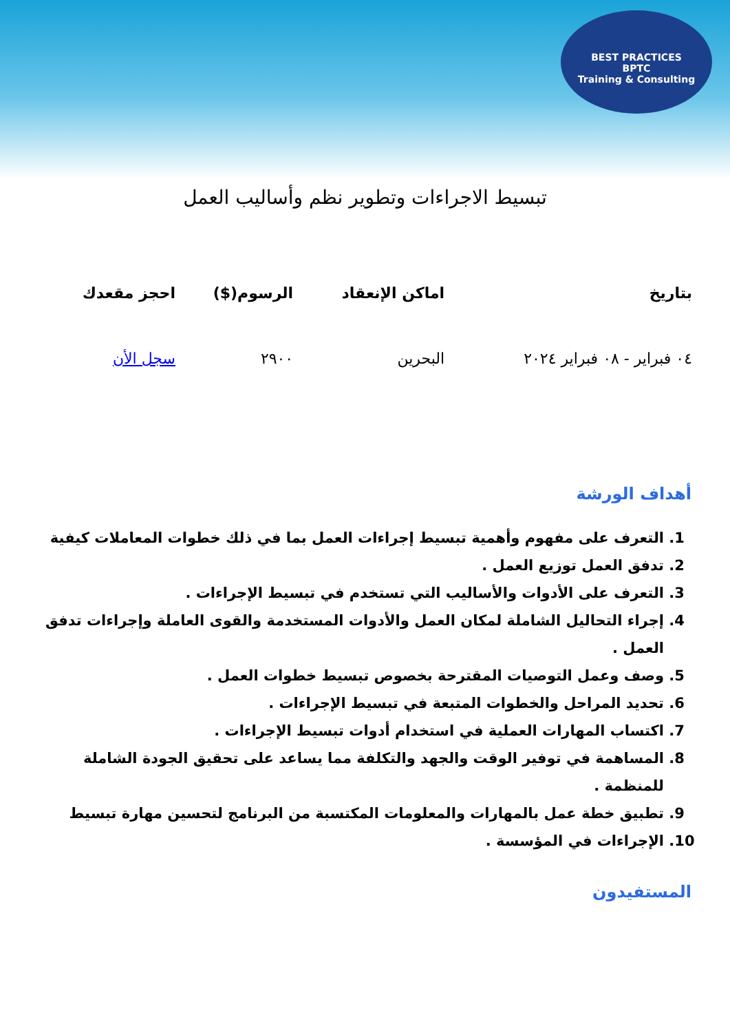BEST PRACTICES
BPTC
Training & Consulting
تبسيط الاجراءات وتطوير نظم وأساليب العمل
| بتاريخ | اماكن الإنعقاد | الرسوم($) | احجز مقعدك |
| --- | --- | --- | --- |
| ٠٤ فبراير - ٠٨ فبراير ٢٠٢٤ | البحرين | ٢٩٠٠ | سجل الأن |
أهداف الورشة
1. التعرف على مفهوم وأهمية تبسيط إجراءات العمل بما في ذلك خطوات المعاملات كيفية
2. تدفق العمل توزيع العمل .
3. التعرف على الأدوات والأساليب التي تستخدم في تبسيط الإجراءات .
4. إجراء التحاليل الشاملة لمكان العمل والأدوات المستخدمة والقوى العاملة وإجراءات تدفق العمل .
5. وصف وعمل التوصيات المقترحة بخصوص تبسيط خطوات العمل .
6. تحديد المراحل والخطوات المتبعة في تبسيط الإجراءات .
7. اكتساب المهارات العملية في استخدام أدوات تبسيط الإجراءات .
8. المساهمة في توفير الوقت والجهد والتكلفة مما يساعد على تحقيق الجودة الشاملة للمنظمة .
9. تطبيق خطة عمل بالمهارات والمعلومات المكتسبة من البرنامج لتحسين مهارة تبسيط
10. الإجراءات في المؤسسة .
المستفيدون